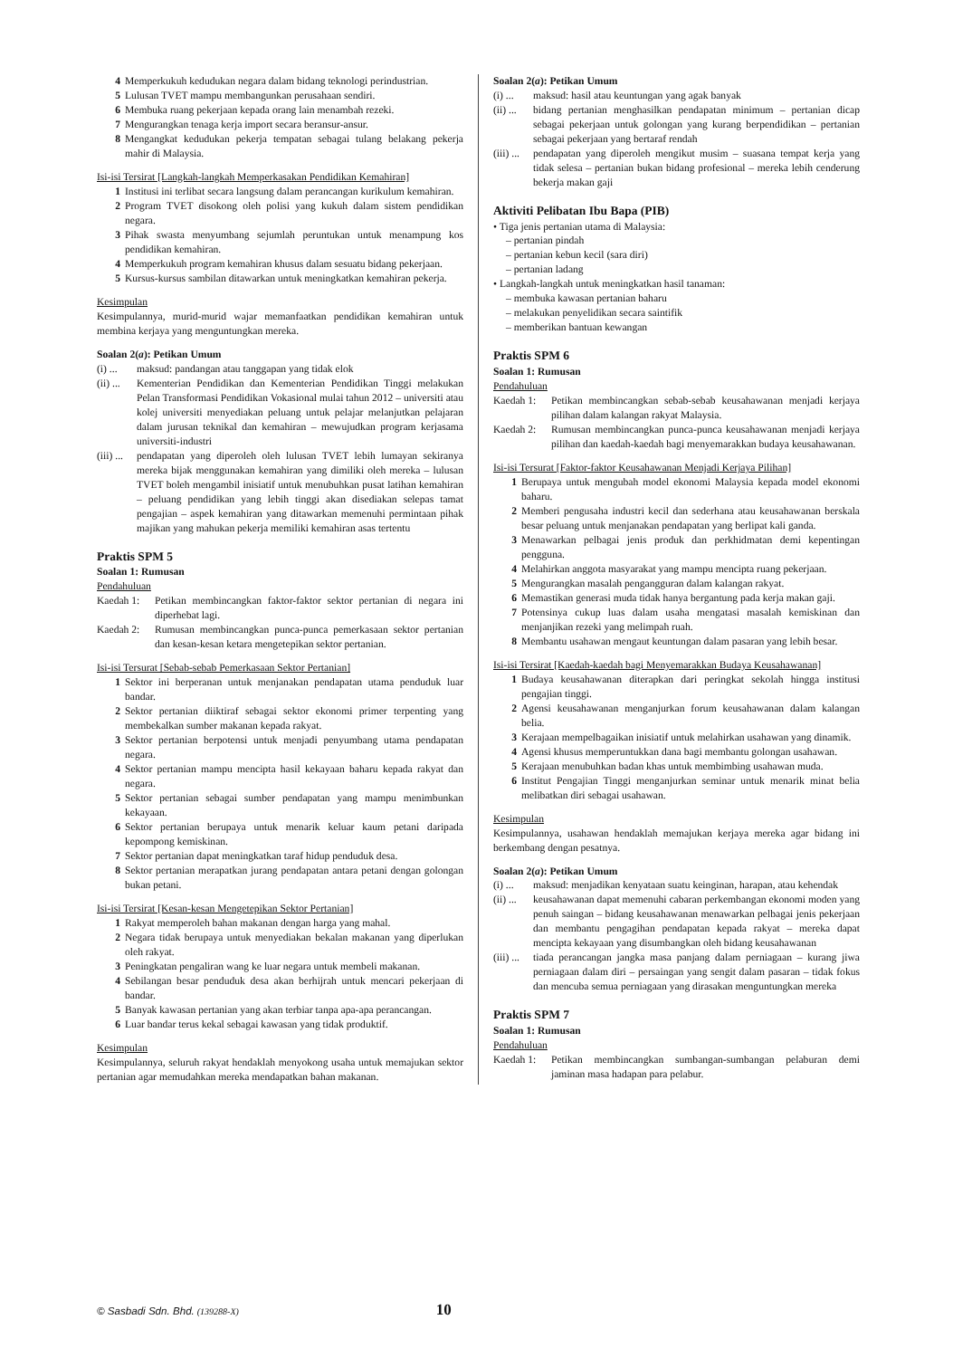4 Memperkukuh kedudukan negara dalam bidang teknologi perindustrian.
5 Lulusan TVET mampu membangunkan perusahaan sendiri.
6 Membuka ruang pekerjaan kepada orang lain menambah rezeki.
7 Mengurangkan tenaga kerja import secara beransur-ansur.
8 Mengangkat kedudukan pekerja tempatan sebagai tulang belakang pekerja mahir di Malaysia.
Isi-isi Tersirat [Langkah-langkah Memperkasakan Pendidikan Kemahiran]
1 Institusi ini terlibat secara langsung dalam perancangan kurikulum kemahiran.
2 Program TVET disokong oleh polisi yang kukuh dalam sistem pendidikan negara.
3 Pihak swasta menyumbang sejumlah peruntukan untuk menampung kos pendidikan kemahiran.
4 Memperkukuh program kemahiran khusus dalam sesuatu bidang pekerjaan.
5 Kursus-kursus sambilan ditawarkan untuk meningkatkan kemahiran pekerja.
Kesimpulan
Kesimpulannya, murid-murid wajar memanfaatkan pendidikan kemahiran untuk membina kerjaya yang menguntungkan mereka.
Soalan 2(a): Petikan Umum
(i) ... maksud: pandangan atau tanggapan yang tidak elok
(ii) ... Kementerian Pendidikan dan Kementerian Pendidikan Tinggi melakukan Pelan Transformasi Pendidikan Vokasional mulai tahun 2012 – universiti atau kolej universiti menyediakan peluang untuk pelajar melanjutkan pelajaran dalam jurusan teknikal dan kemahiran – mewujudkan program kerjasama universiti-industri
(iii) ... pendapatan yang diperoleh oleh lulusan TVET lebih lumayan sekiranya mereka bijak menggunakan kemahiran yang dimiliki oleh mereka – lulusan TVET boleh mengambil inisiatif untuk menubuhkan pusat latihan kemahiran – peluang pendidikan yang lebih tinggi akan disediakan selepas tamat pengajian – aspek kemahiran yang ditawarkan memenuhi permintaan pihak majikan yang mahukan pekerja memiliki kemahiran asas tertentu
Praktis SPM 5
Soalan 1: Rumusan
Pendahuluan
Kaedah 1: Petikan membincangkan faktor-faktor sektor pertanian di negara ini diperhebat lagi.
Kaedah 2: Rumusan membincangkan punca-punca pemerkasaan sektor pertanian dan kesan-kesan ketara mengetepikan sektor pertanian.
Isi-isi Tersurat [Sebab-sebab Pemerkasaan Sektor Pertanian]
1 Sektor ini berperanan untuk menjanakan pendapatan utama penduduk luar bandar.
2 Sektor pertanian diiktiraf sebagai sektor ekonomi primer terpenting yang membekalkan sumber makanan kepada rakyat.
3 Sektor pertanian berpotensi untuk menjadi penyumbang utama pendapatan negara.
4 Sektor pertanian mampu mencipta hasil kekayaan baharu kepada rakyat dan negara.
5 Sektor pertanian sebagai sumber pendapatan yang mampu menimbunkan kekayaan.
6 Sektor pertanian berupaya untuk menarik keluar kaum petani daripada kepompong kemiskinan.
7 Sektor pertanian dapat meningkatkan taraf hidup penduduk desa.
8 Sektor pertanian merapatkan jurang pendapatan antara petani dengan golongan bukan petani.
Isi-isi Tersirat [Kesan-kesan Mengetepikan Sektor Pertanian]
1 Rakyat memperoleh bahan makanan dengan harga yang mahal.
2 Negara tidak berupaya untuk menyediakan bekalan makanan yang diperlukan oleh rakyat.
3 Peningkatan pengaliran wang ke luar negara untuk membeli makanan.
4 Sebilangan besar penduduk desa akan berhijrah untuk mencari pekerjaan di bandar.
5 Banyak kawasan pertanian yang akan terbiar tanpa apa-apa perancangan.
6 Luar bandar terus kekal sebagai kawasan yang tidak produktif.
Kesimpulan
Kesimpulannya, seluruh rakyat hendaklah menyokong usaha untuk memajukan sektor pertanian agar memudahkan mereka mendapatkan bahan makanan.
Soalan 2(a): Petikan Umum
(i) ... maksud: hasil atau keuntungan yang agak banyak
(ii) ... bidang pertanian menghasilkan pendapatan minimum – pertanian dicap sebagai pekerjaan untuk golongan yang kurang berpendidikan – pertanian sebagai pekerjaan yang bertaraf rendah
(iii) ... pendapatan yang diperoleh mengikut musim – suasana tempat kerja yang tidak selesa – pertanian bukan bidang profesional – mereka lebih cenderung bekerja makan gaji
Aktiviti Pelibatan Ibu Bapa (PIB)
• Tiga jenis pertanian utama di Malaysia:
– pertanian pindah
– pertanian kebun kecil (sara diri)
– pertanian ladang
• Langkah-langkah untuk meningkatkan hasil tanaman:
– membuka kawasan pertanian baharu
– melakukan penyelidikan secara saintifik
– memberikan bantuan kewangan
Praktis SPM 6
Soalan 1: Rumusan
Pendahuluan
Kaedah 1: Petikan membincangkan sebab-sebab keusahawanan menjadi kerjaya pilihan dalam kalangan rakyat Malaysia.
Kaedah 2: Rumusan membincangkan punca-punca keusahawanan menjadi kerjaya pilihan dan kaedah-kaedah bagi menyemarakkan budaya keusahawanan.
Isi-isi Tersurat [Faktor-faktor Keusahawanan Menjadi Kerjaya Pilihan]
1 Berupaya untuk mengubah model ekonomi Malaysia kepada model ekonomi baharu.
2 Memberi pengusaha industri kecil dan sederhana atau keusahawanan berskala besar peluang untuk menjanakan pendapatan yang berlipat kali ganda.
3 Menawarkan pelbagai jenis produk dan perkhidmatan demi kepentingan pengguna.
4 Melahirkan anggota masyarakat yang mampu mencipta ruang pekerjaan.
5 Mengurangkan masalah pengangguran dalam kalangan rakyat.
6 Memastikan generasi muda tidak hanya bergantung pada kerja makan gaji.
7 Potensinya cukup luas dalam usaha mengatasi masalah kemiskinan dan menjanjikan rezeki yang melimpah ruah.
8 Membantu usahawan mengaut keuntungan dalam pasaran yang lebih besar.
Isi-isi Tersirat [Kaedah-kaedah bagi Menyemarakkan Budaya Keusahawanan]
1 Budaya keusahawanan diterapkan dari peringkat sekolah hingga institusi pengajian tinggi.
2 Agensi keusahawanan menganjurkan forum keusahawanan dalam kalangan belia.
3 Kerajaan mempelbagaikan inisiatif untuk melahirkan usahawan yang dinamik.
4 Agensi khusus memperuntukkan dana bagi membantu golongan usahawan.
5 Kerajaan menubuhkan badan khas untuk membimbing usahawan muda.
6 Institut Pengajian Tinggi menganjurkan seminar untuk menarik minat belia melibatkan diri sebagai usahawan.
Kesimpulan
Kesimpulannya, usahawan hendaklah memajukan kerjaya mereka agar bidang ini berkembang dengan pesatnya.
Soalan 2(a): Petikan Umum
(i) ... maksud: menjadikan kenyataan suatu keinginan, harapan, atau kehendak
(ii) ... keusahawanan dapat memenuhi cabaran perkembangan ekonomi moden yang penuh saingan – bidang keusahawanan menawarkan pelbagai jenis pekerjaan dan membantu pengagihan pendapatan kepada rakyat – mereka dapat mencipta kekayaan yang disumbangkan oleh bidang keusahawanan
(iii) ... tiada perancangan jangka masa panjang dalam perniagaan – kurang jiwa perniagaan dalam diri – persaingan yang sengit dalam pasaran – tidak fokus dan mencuba semua perniagaan yang dirasakan menguntungkan mereka
Praktis SPM 7
Soalan 1: Rumusan
Pendahuluan
Kaedah 1: Petikan membincangkan sumbangan-sumbangan pelaburan demi jaminan masa hadapan para pelabur.
© Sasbadi Sdn. Bhd. (139288-X) 10